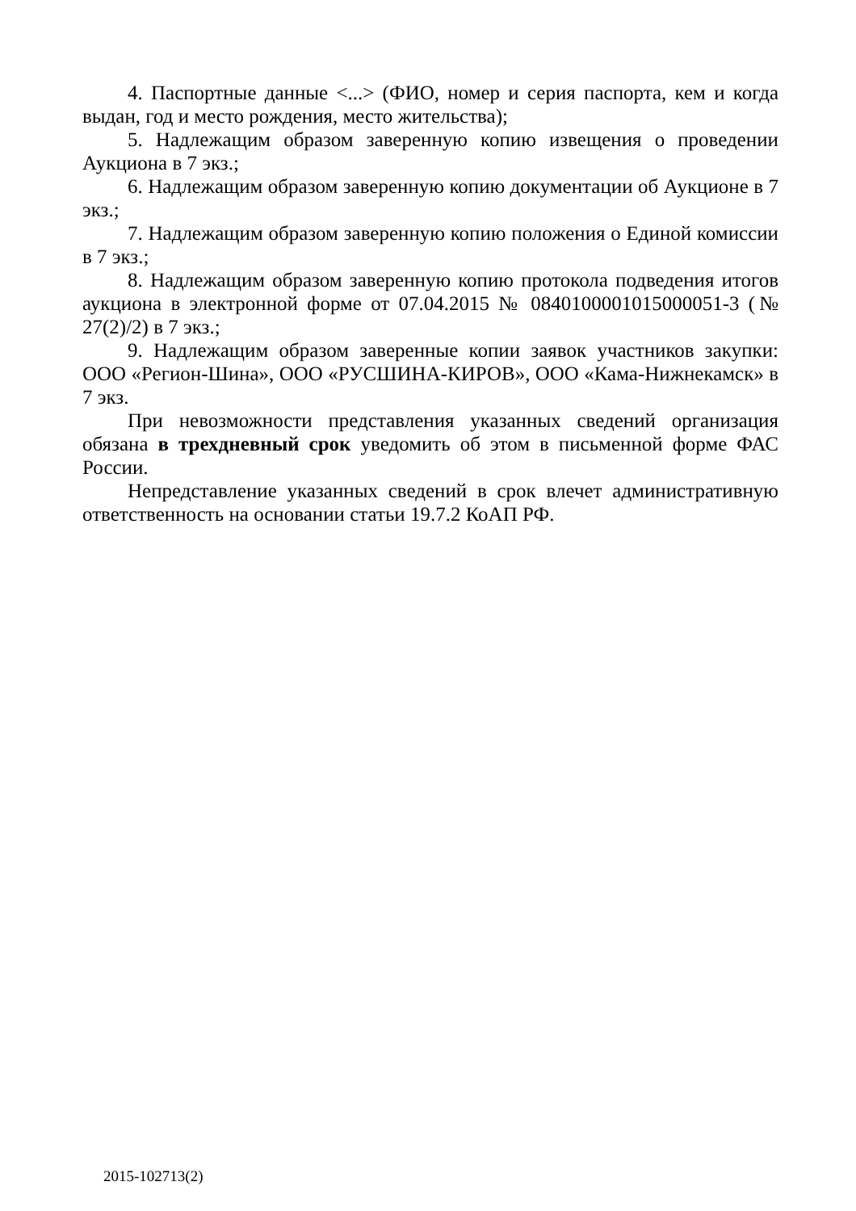4. Паспортные данные <...> (ФИО, номер и серия паспорта, кем и когда выдан, год и место рождения, место жительства);
5. Надлежащим образом заверенную копию извещения о проведении Аукциона в 7 экз.;
6. Надлежащим образом заверенную копию документации об Аукционе в 7 экз.;
7. Надлежащим образом заверенную копию положения о Единой комиссии в 7 экз.;
8. Надлежащим образом заверенную копию протокола подведения итогов аукциона в электронной форме от 07.04.2015 № 0840100001015000051-3 (№ 27(2)/2) в 7 экз.;
9. Надлежащим образом заверенные копии заявок участников закупки: ООО «Регион-Шина», ООО «РУСШИНА-КИРОВ», ООО «Кама-Нижнекамск» в 7 экз.
При невозможности представления указанных сведений организация обязана в трехдневный срок уведомить об этом в письменной форме ФАС России.
Непредставление указанных сведений в срок влечет административную ответственность на основании статьи 19.7.2 КоАП РФ.
2015-102713(2)